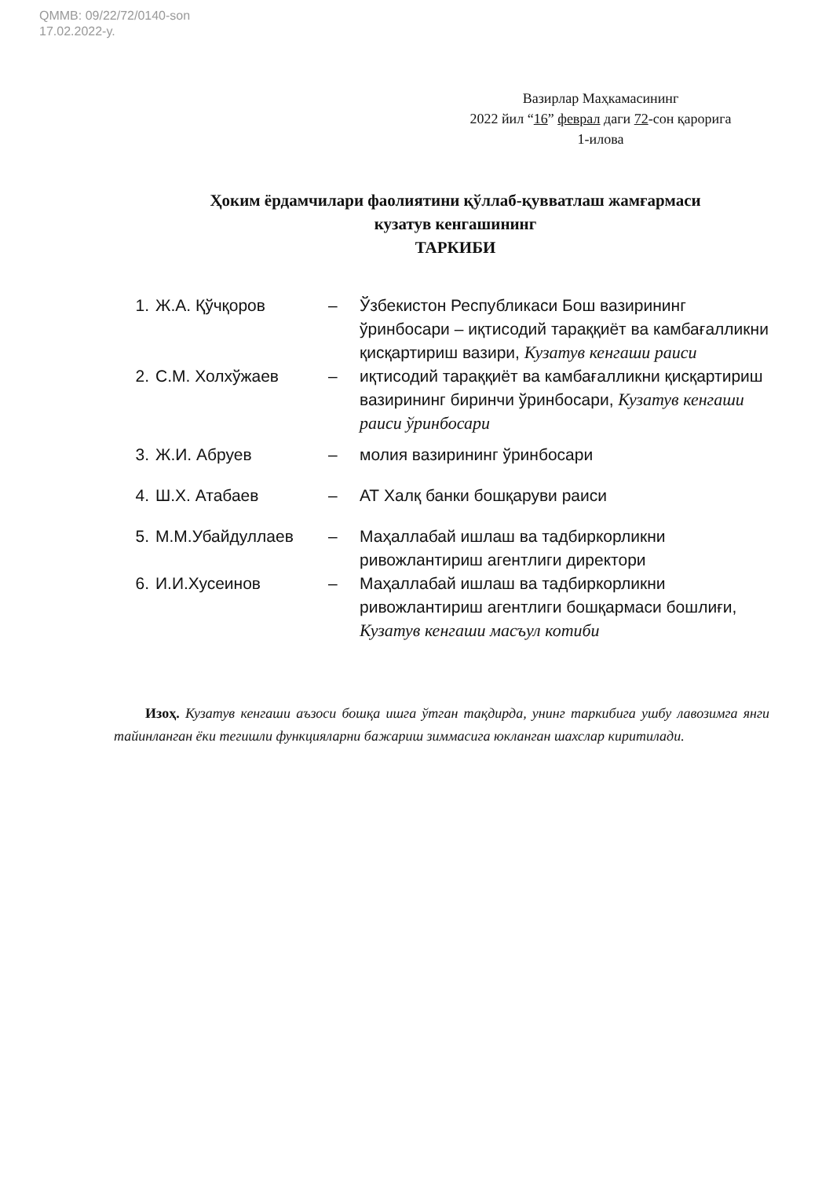QMMB: 09/22/72/0140-son
17.02.2022-y.
Вазирлар Маҳкамасининг
2022 йил “16” феврал даги 72-сон қарорига
1-илова
Ҳоким ёрдамчилари фаолиятини қўллаб-қувватлаш жамғармаси
кузатув кенгашининг
ТАРКИБИ
1. Ж.А. Қўчқоров – Ўзбекистон Республикаси Бош вазирининг ўринбосари – иқтисодий тараққиёт ва камбағалликни қисқартириш вазири, Кузатув кенгаши раиси
2. С.М. Холхўжаев – иқтисодий тараққиёт ва камбағалликни қисқартириш вазирининг биринчи ўринбосари, Кузатув кенгаши раиси ўринбосари
3. Ж.И. Абруев – молия вазирининг ўринбосари
4. Ш.Х. Атабаев – АТ Халқ банки бошқаруви раиси
5. М.М.Убайдуллаев – Маҳаллабай ишлаш ва тадбиркорликни ривожлантириш агентлиги директори
6. И.И.Хусеинов – Маҳаллабай ишлаш ва тадбиркорликни ривожлантириш агентлиги бошқармаси бошлиғи, Кузатув кенгаши масъул котиби
Изоҳ. Кузатув кенгаши аъзоси бошқа ишга ўтган тақдирда, унинг таркибига ушбу лавозимга янги тайинланган ёки тегишли функцияларни бажариш зиммасига юкланган шахслар киритилади.